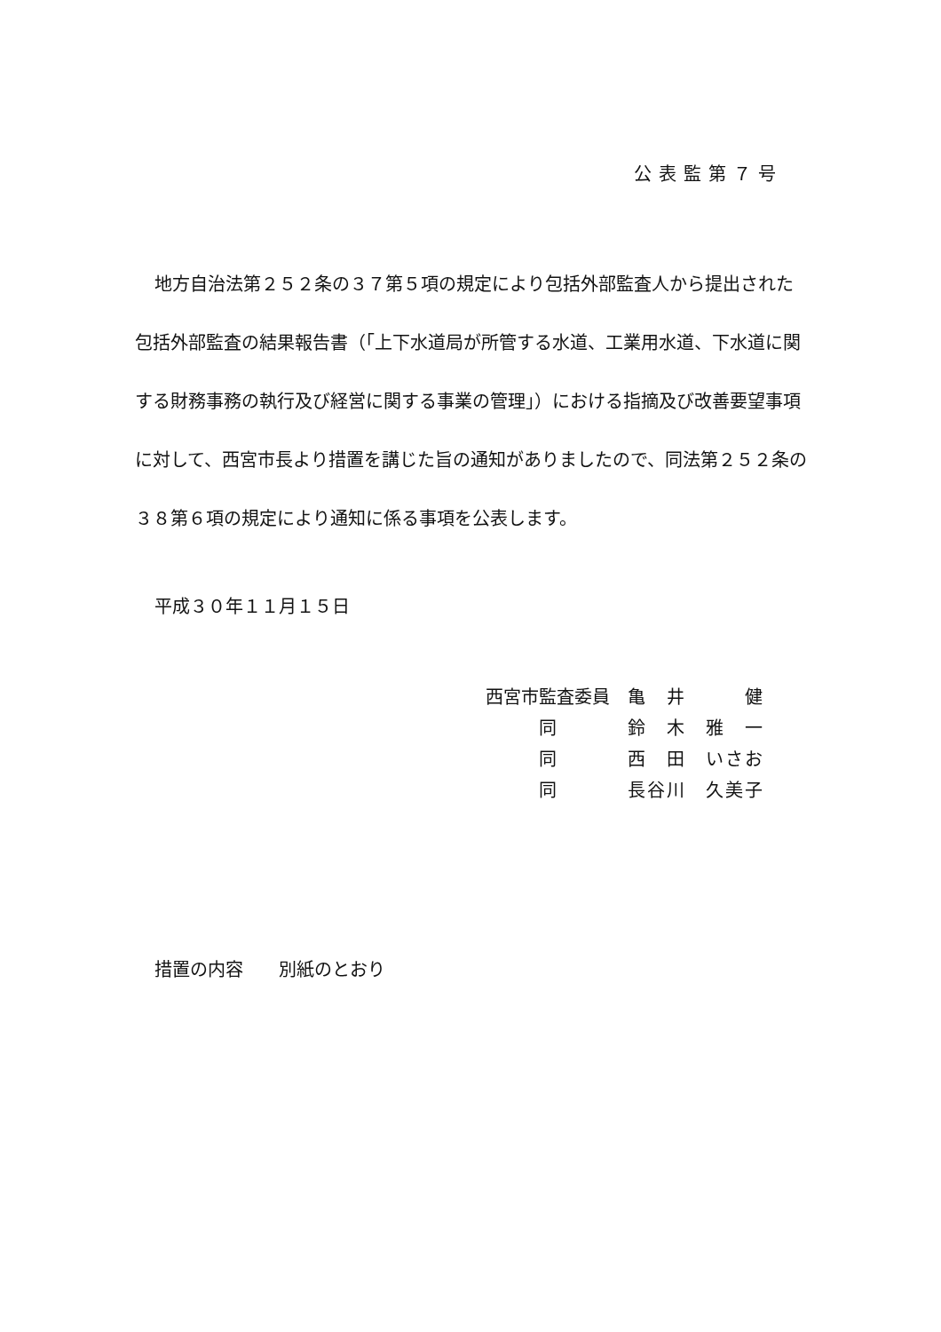公表監第７号
地方自治法第２５２条の３７第５項の規定により包括外部監査人から提出された包括外部監査の結果報告書（「上下水道局が所管する水道、工業用水道、下水道に関する財務事務の執行及び経営に関する事業の管理」）における指摘及び改善要望事項に対して、西宮市長より措置を講じた旨の通知がありましたので、同法第２５２条の３８第６項の規定により通知に係る事項を公表します。
平成３０年１１月１５日
| 西宮市監査委員 | 亀 井 健 |
| 同 | 鈴 木 雅 一 |
| 同 | 西 田 いさお |
| 同 | 長谷川 久美子 |
措置の内容　　別紙のとおり